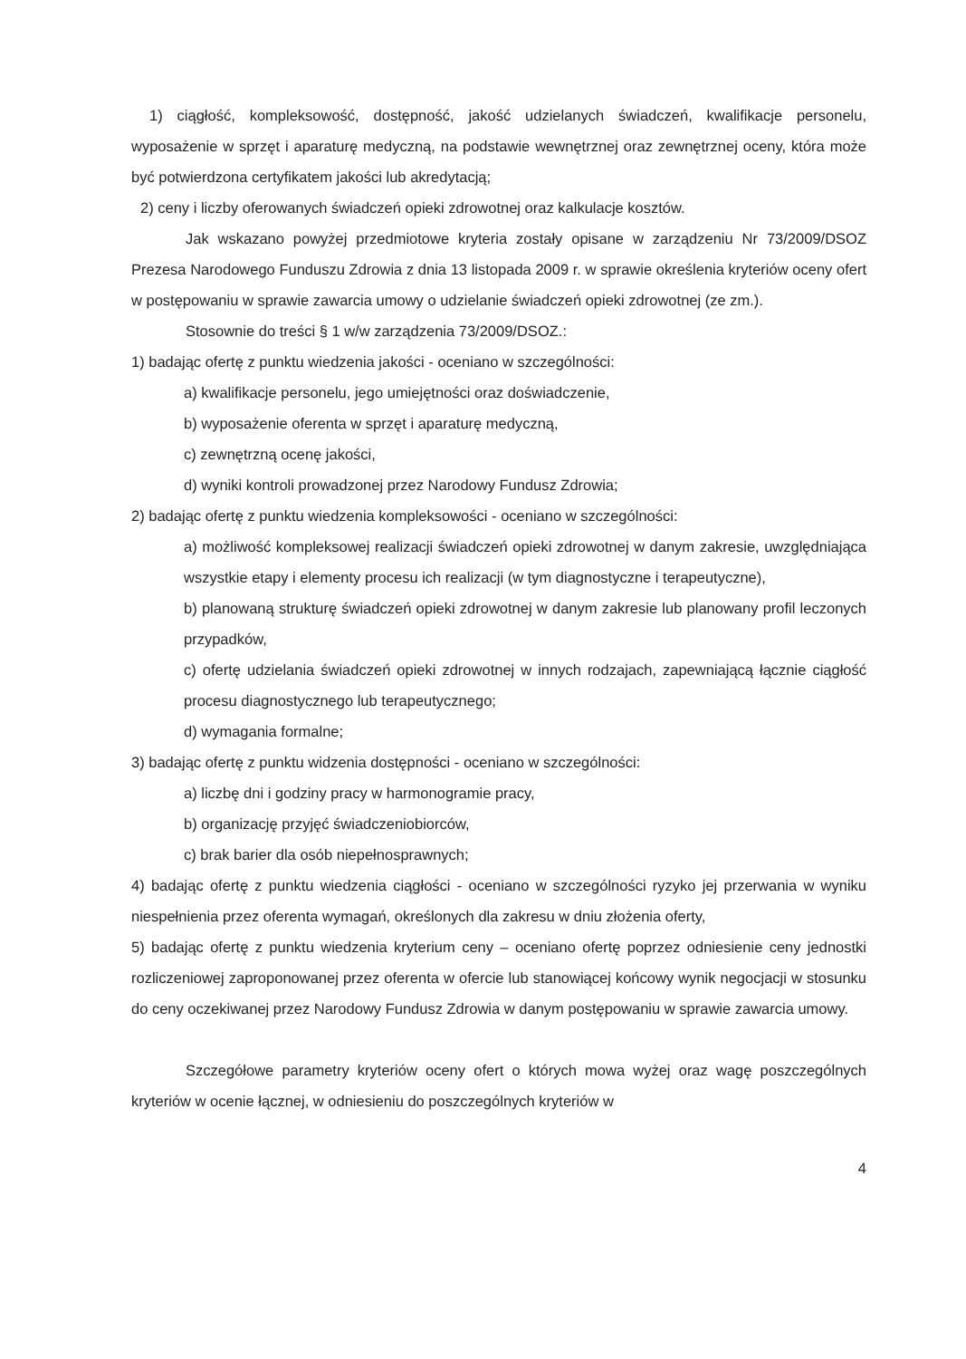1) ciągłość, kompleksowość, dostępność, jakość udzielanych świadczeń, kwalifikacje personelu, wyposażenie w sprzęt i aparaturę medyczną, na podstawie wewnętrznej oraz zewnętrznej oceny, która może być potwierdzona certyfikatem jakości lub akredytacją;
2) ceny i liczby oferowanych świadczeń opieki zdrowotnej oraz kalkulacje kosztów.
Jak wskazano powyżej przedmiotowe kryteria zostały opisane w zarządzeniu Nr 73/2009/DSOZ Prezesa Narodowego Funduszu Zdrowia z dnia 13 listopada 2009 r. w sprawie określenia kryteriów oceny ofert w postępowaniu w sprawie zawarcia umowy o udzielanie świadczeń opieki zdrowotnej (ze zm.).
Stosownie do treści § 1 w/w zarządzenia 73/2009/DSOZ.:
1) badając ofertę z punktu wiedzenia jakości - oceniano w szczególności:
a) kwalifikacje personelu, jego umiejętności oraz doświadczenie,
b) wyposażenie oferenta w sprzęt i aparaturę medyczną,
c) zewnętrzną ocenę jakości,
d) wyniki kontroli prowadzonej przez Narodowy Fundusz Zdrowia;
2) badając ofertę z punktu wiedzenia kompleksowości - oceniano w szczególności:
a) możliwość kompleksowej realizacji świadczeń opieki zdrowotnej w danym zakresie, uwzględniająca wszystkie etapy i elementy procesu ich realizacji (w tym diagnostyczne i terapeutyczne),
b) planowaną strukturę świadczeń opieki zdrowotnej w danym zakresie lub planowany profil leczonych przypadków,
c) ofertę udzielania świadczeń opieki zdrowotnej w innych rodzajach, zapewniającą łącznie ciągłość procesu diagnostycznego lub terapeutycznego;
d) wymagania formalne;
3) badając ofertę z punktu widzenia dostępności - oceniano w szczególności:
a) liczbę dni i godziny pracy w harmonogramie pracy,
b) organizację przyjęć świadczeniobiorców,
c) brak barier dla osób niepełnosprawnych;
4) badając ofertę z punktu wiedzenia ciągłości - oceniano w szczególności ryzyko jej przerwania w wyniku niespełnienia przez oferenta wymagań, określonych dla zakresu w dniu złożenia oferty,
5) badając ofertę z punktu wiedzenia kryterium ceny – oceniano ofertę poprzez odniesienie ceny jednostki rozliczeniowej zaproponowanej przez oferenta w ofercie lub stanowiącej końcowy wynik negocjacji w stosunku do ceny oczekiwanej przez Narodowy Fundusz Zdrowia w danym postępowaniu w sprawie zawarcia umowy.
Szczegółowe parametry kryteriów oceny ofert o których mowa wyżej oraz wagę poszczególnych kryteriów w ocenie łącznej, w odniesieniu do poszczególnych kryteriów w
4